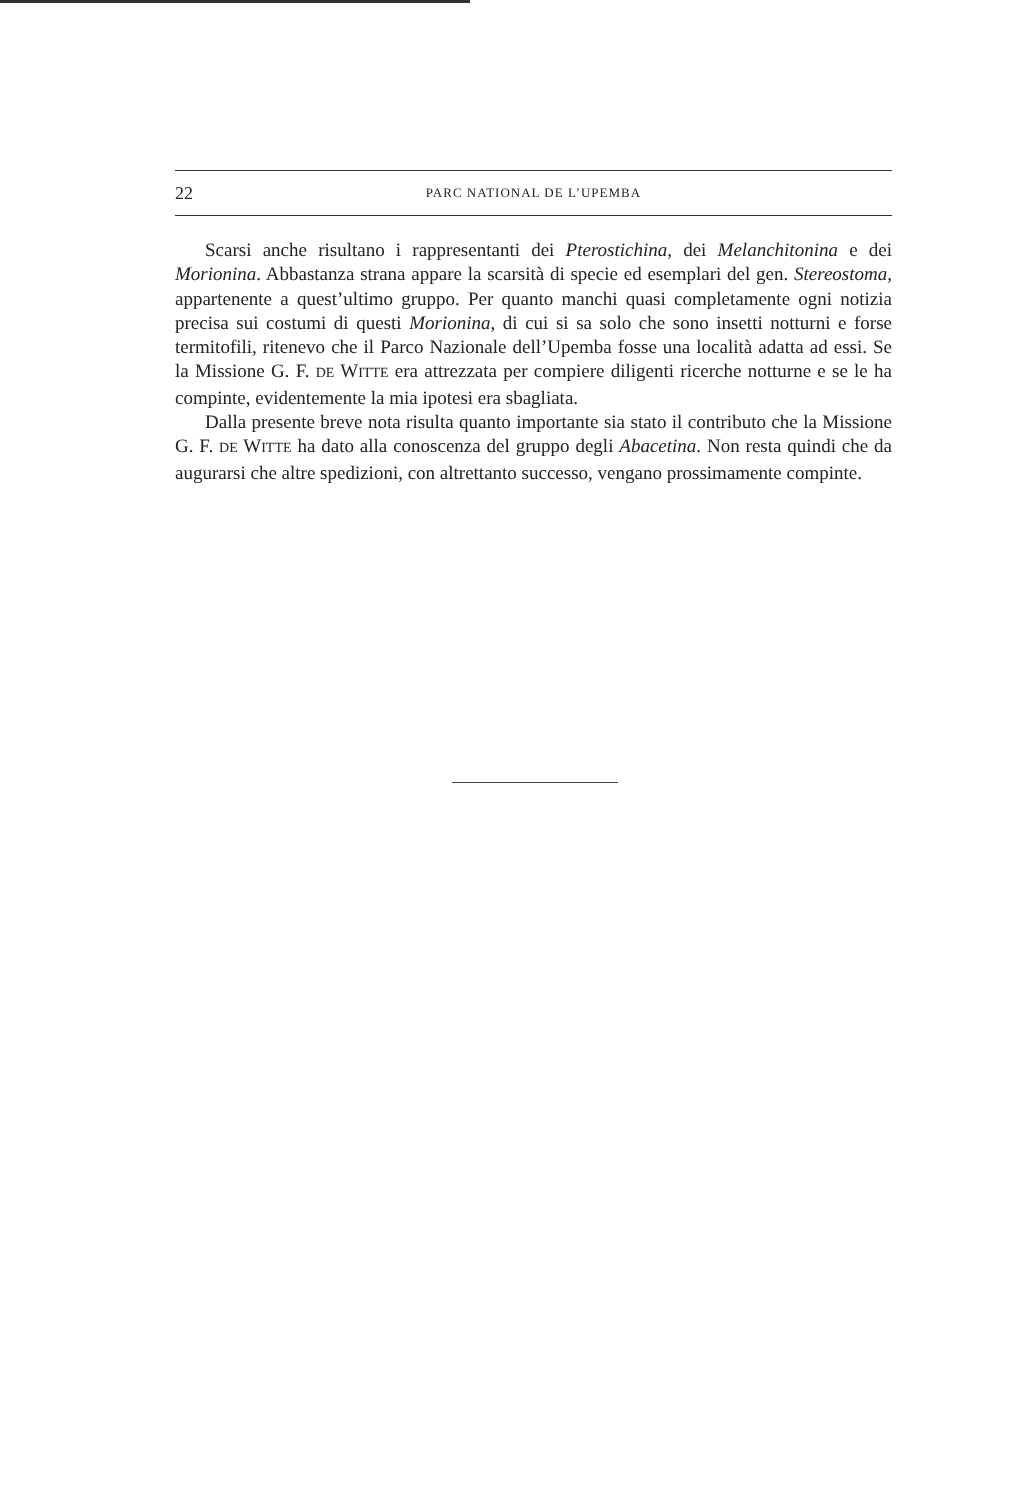22 PARC NATIONAL DE L’UPEMBA
Scarsi anche risultano i rappresentanti dei Pterostichina, dei Melanchitonina e dei Morionina. Abbastanza strana appare la scarsità di specie ed esemplari del gen. Stereostoma, appartenente a quest’ultimo gruppo. Per quanto manchi quasi completamente ogni notizia precisa sui costumi di questi Morionina, di cui si sa solo che sono insetti notturni e forse termitofili, ritenevo che il Parco Nazionale dell’Upemba fosse una località adatta ad essi. Se la Missione G. F. DE WITTE era attrezzata per compiere diligenti ricerche notturne e se le ha compinte, evidentemente la mia ipotesi era sbagliata.
Dalla presente breve nota risulta quanto importante sia stato il contributo che la Missione G. F. DE WITTE ha dato alla conoscenza del gruppo degli Abacetina. Non resta quindi che da augurarsi che altre spedizioni, con altrettanto successo, vengano prossimamente compinte.